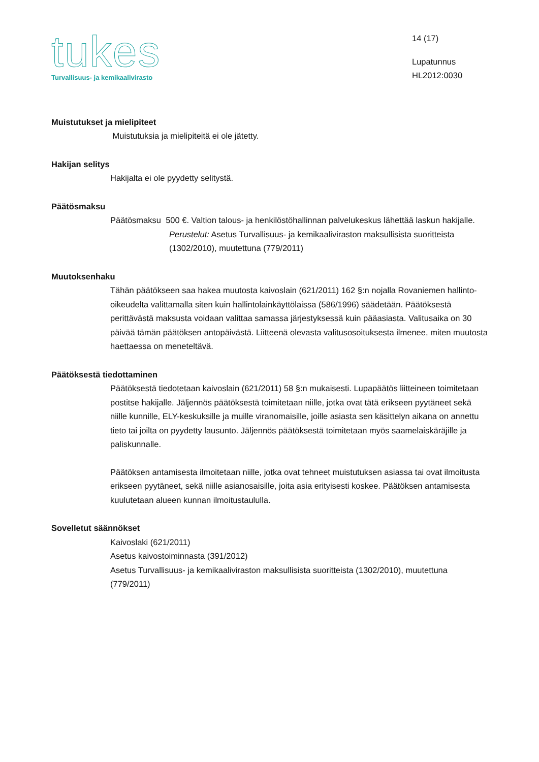tukes
Turvallisuus- ja kemikaalivirasto
14 (17)
Lupatunnus
HL2012:0030
Muistutukset ja mielipiteet
Muistutuksia ja mielipiteitä ei ole jätetty.
Hakijan selitys
Hakijalta ei ole pyydetty selitystä.
Päätösmaksu
Päätösmaksu 500 €. Valtion talous- ja henkilöstöhallinnan palvelukeskus lähettää laskun hakijalle.
Perustelut: Asetus Turvallisuus- ja kemikaaliviraston maksullisista suoritteista (1302/2010), muutettuna (779/2011)
Muutoksenhaku
Tähän päätökseen saa hakea muutosta kaivoslain (621/2011) 162 §:n nojalla Rovaniemen hallinto-oikeudelta valittamalla siten kuin hallintolainkäyttölaissa (586/1996) säädetään. Päätöksestä perittävästä maksusta voidaan valittaa samassa järjestyksessä kuin pääasiasta. Valitusaika on 30 päivää tämän päätöksen antopäivästä. Liitteenä olevasta valitusosoituksesta ilmenee, miten muutosta haettaessa on meneteltävä.
Päätöksestä tiedottaminen
Päätöksestä tiedotetaan kaivoslain (621/2011) 58 §:n mukaisesti. Lupapäätös liitteineen toimitetaan postitse hakijalle. Jäljennös päätöksestä toimitetaan niille, jotka ovat tätä erikseen pyytäneet sekä niille kunnille, ELY-keskuksille ja muille viranomaisille, joille asiasta sen käsittelyn aikana on annettu tieto tai joilta on pyydetty lausunto. Jäljennös päätöksestä toimitetaan myös saamelaiskäräjille ja paliskunnalle.
Päätöksen antamisesta ilmoitetaan niille, jotka ovat tehneet muistutuksen asiassa tai ovat ilmoitusta erikseen pyytäneet, sekä niille asianosaisille, joita asia erityisesti koskee. Päätöksen antamisesta kuulutetaan alueen kunnan ilmoitustaululla.
Sovelletut säännökset
Kaivoslaki (621/2011)
Asetus kaivostoiminnasta (391/2012)
Asetus Turvallisuus- ja kemikaaliviraston maksullisista suoritteista (1302/2010), muutettuna (779/2011)